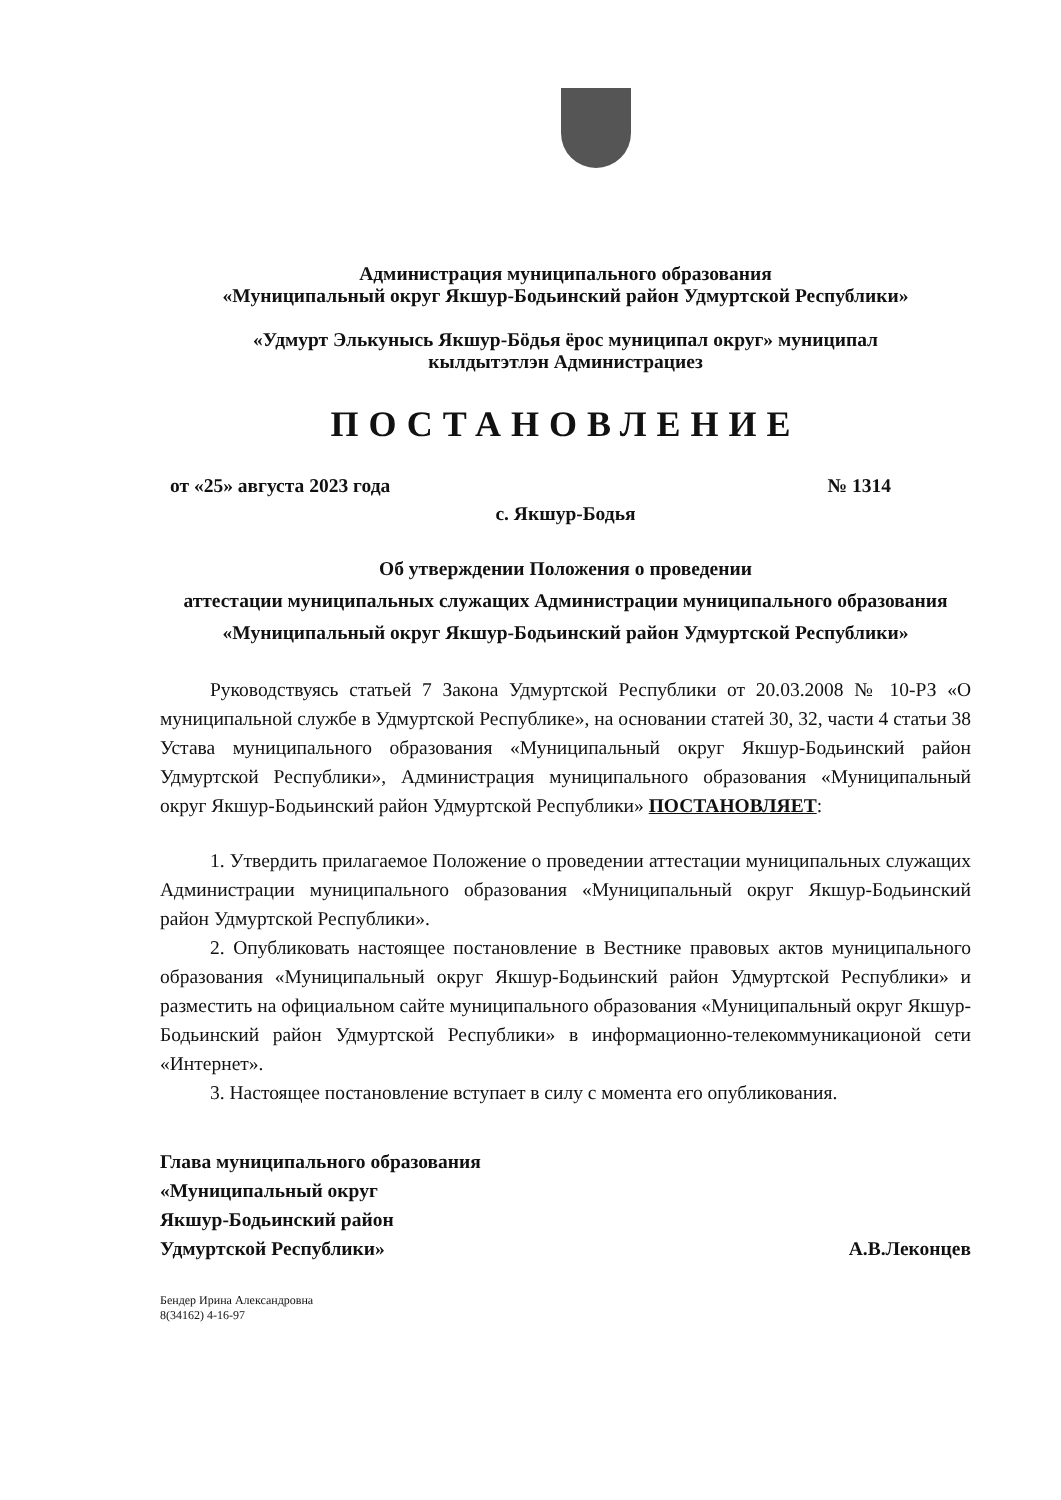Администрация муниципального образования
«Муниципальный округ Якшур-Бодьинский район Удмуртской Республики»
«Удмурт Элькунысь Якшур-Бӧдья ёрос муниципал округ» муниципал
кылдытэтлэн Администрациез
ПОСТАНОВЛЕНИЕ
от «25» августа 2023 года № 1314
с. Якшур-Бодья
Об утверждении Положения о проведении
аттестации муниципальных служащих Администрации муниципального образования «Муниципальный округ Якшур-Бодьинский район Удмуртской Республики»
Руководствуясь статьей 7 Закона Удмуртской Республики от 20.03.2008 № 10-РЗ «О муниципальной службе в Удмуртской Республике», на основании статей 30, 32, части 4 статьи 38 Устава муниципального образования «Муниципальный округ Якшур-Бодьинский район Удмуртской Республики», Администрация муниципального образования «Муниципальный округ Якшур-Бодьинский район Удмуртской Республики» ПОСТАНОВЛЯЕТ:
1. Утвердить прилагаемое Положение о проведении аттестации муниципальных служащих Администрации муниципального образования «Муниципальный округ Якшур-Бодьинский район Удмуртской Республики».
2. Опубликовать настоящее постановление в Вестнике правовых актов муниципального образования «Муниципальный округ Якшур-Бодьинский район Удмуртской Республики» и разместить на официальном сайте муниципального образования «Муниципальный округ Якшур-Бодьинский район Удмуртской Республики» в информационно-телекоммуникационой сети «Интернет».
3. Настоящее постановление вступает в силу с момента его опубликования.
Глава муниципального образования
«Муниципальный округ
Якшур-Бодьинский район
Удмуртской Республики»
А.В.Леконцев
Бендер Ирина Александровна
8(34162) 4-16-97